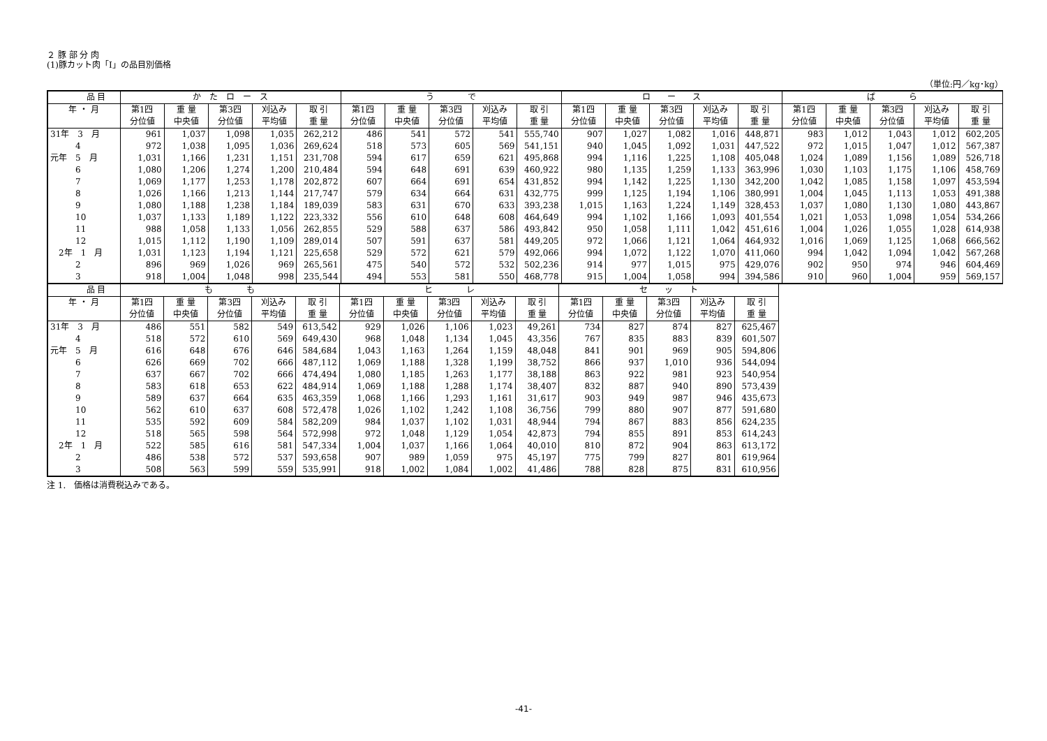２ 豚 部 分 肉
(1)豚カット肉「Ⅰ」の品目別価格
（単位:円／kg･kg）
| 品 目 | か た ロ ー ス | | | | | う で | | | | | ロ ー ス | | | | | ば ら | | | | |
| --- | --- | --- | --- | --- | --- | --- | --- | --- | --- | --- | --- | --- | --- | --- | --- | --- | --- | --- | --- | --- |
| 年 ・ 月 | 第1四 | 重 量 | 第3四 | 刈込み | 取 引 | 第1四 | 重 量 | 第3四 | 刈込み | 取 引 | 第1四 | 重 量 | 第3四 | 刈込み | 取 引 | 第1四 | 重 量 | 第3四 | 刈込み | 取 引 |
| | 分位値 | 中央値 | 分位値 | 平均値 | 重 量 | 分位値 | 中央値 | 分位値 | 平均値 | 重 量 | 分位値 | 中央値 | 分位値 | 平均値 | 重 量 | 分位値 | 中央値 | 分位値 | 平均値 | 重 量 |
| 31年 3 月 | 961 | 1,037 | 1,098 | 1,035 | 262,212 | 486 | 541 | 572 | 541 | 555,740 | 907 | 1,027 | 1,082 | 1,016 | 448,871 | 983 | 1,012 | 1,043 | 1,012 | 602,205 |
| 4 | 972 | 1,038 | 1,095 | 1,036 | 269,624 | 518 | 573 | 605 | 569 | 541,151 | 940 | 1,045 | 1,092 | 1,031 | 447,522 | 972 | 1,015 | 1,047 | 1,012 | 567,387 |
| 元年 5 月 | 1,031 | 1,166 | 1,231 | 1,151 | 231,708 | 594 | 617 | 659 | 621 | 495,868 | 994 | 1,116 | 1,225 | 1,108 | 405,048 | 1,024 | 1,089 | 1,156 | 1,089 | 526,718 |
| 6 | 1,080 | 1,206 | 1,274 | 1,200 | 210,484 | 594 | 648 | 691 | 639 | 460,922 | 980 | 1,135 | 1,259 | 1,133 | 363,996 | 1,030 | 1,103 | 1,175 | 1,106 | 458,769 |
| 7 | 1,069 | 1,177 | 1,253 | 1,178 | 202,872 | 607 | 664 | 691 | 654 | 431,852 | 994 | 1,142 | 1,225 | 1,130 | 342,200 | 1,042 | 1,085 | 1,158 | 1,097 | 453,594 |
| 8 | 1,026 | 1,166 | 1,213 | 1,144 | 217,747 | 579 | 634 | 664 | 631 | 432,775 | 999 | 1,125 | 1,194 | 1,106 | 380,991 | 1,004 | 1,045 | 1,113 | 1,053 | 491,388 |
| 9 | 1,080 | 1,188 | 1,238 | 1,184 | 189,039 | 583 | 631 | 670 | 633 | 393,238 | 1,015 | 1,163 | 1,224 | 1,149 | 328,453 | 1,037 | 1,080 | 1,130 | 1,080 | 443,867 |
| 10 | 1,037 | 1,133 | 1,189 | 1,122 | 223,332 | 556 | 610 | 648 | 608 | 464,649 | 994 | 1,102 | 1,166 | 1,093 | 401,554 | 1,021 | 1,053 | 1,098 | 1,054 | 534,266 |
| 11 | 988 | 1,058 | 1,133 | 1,056 | 262,855 | 529 | 588 | 637 | 586 | 493,842 | 950 | 1,058 | 1,111 | 1,042 | 451,616 | 1,004 | 1,026 | 1,055 | 1,028 | 614,938 |
| 12 | 1,015 | 1,112 | 1,190 | 1,109 | 289,014 | 507 | 591 | 637 | 581 | 449,205 | 972 | 1,066 | 1,121 | 1,064 | 464,932 | 1,016 | 1,069 | 1,125 | 1,068 | 666,562 |
| 2年 1 月 | 1,031 | 1,123 | 1,194 | 1,121 | 225,658 | 529 | 572 | 621 | 579 | 492,066 | 994 | 1,072 | 1,122 | 1,070 | 411,060 | 994 | 1,042 | 1,094 | 1,042 | 567,268 |
| 2 | 896 | 969 | 1,026 | 969 | 265,561 | 475 | 540 | 572 | 532 | 502,236 | 914 | 977 | 1,015 | 975 | 429,076 | 902 | 950 | 974 | 946 | 604,469 |
| 3 | 918 | 1,004 | 1,048 | 998 | 235,544 | 494 | 553 | 581 | 550 | 468,778 | 915 | 1,004 | 1,058 | 994 | 394,586 | 910 | 960 | 1,004 | 959 | 569,157 |
| 品 目 | も も | | | | | ヒ レ | | | | | セ ッ ト | | | | |
| --- | --- | --- | --- | --- | --- | --- | --- | --- | --- | --- | --- | --- | --- | --- | --- |
| 年 ・ 月 | 第1四 | 重 量 | 第3四 | 刈込み | 取 引 | 第1四 | 重 量 | 第3四 | 刈込み | 取 引 | 第1四 | 重 量 | 第3四 | 刈込み | 取 引 |
| | 分位値 | 中央値 | 分位値 | 平均値 | 重 量 | 分位値 | 中央値 | 分位値 | 平均値 | 重 量 | 分位値 | 中央値 | 分位値 | 平均値 | 重 量 |
| 31年 3 月 | 486 | 551 | 582 | 549 | 613,542 | 929 | 1,026 | 1,106 | 1,023 | 49,261 | 734 | 827 | 874 | 827 | 625,467 |
| 4 | 518 | 572 | 610 | 569 | 649,430 | 968 | 1,048 | 1,134 | 1,045 | 43,356 | 767 | 835 | 883 | 839 | 601,507 |
| 元年 5 月 | 616 | 648 | 676 | 646 | 584,684 | 1,043 | 1,163 | 1,264 | 1,159 | 48,048 | 841 | 901 | 969 | 905 | 594,806 |
| 6 | 626 | 669 | 702 | 666 | 487,112 | 1,069 | 1,188 | 1,328 | 1,199 | 38,752 | 866 | 937 | 1,010 | 936 | 544,094 |
| 7 | 637 | 667 | 702 | 666 | 474,494 | 1,080 | 1,185 | 1,263 | 1,177 | 38,188 | 863 | 922 | 981 | 923 | 540,954 |
| 8 | 583 | 618 | 653 | 622 | 484,914 | 1,069 | 1,188 | 1,288 | 1,174 | 38,407 | 832 | 887 | 940 | 890 | 573,439 |
| 9 | 589 | 637 | 664 | 635 | 463,359 | 1,068 | 1,166 | 1,293 | 1,161 | 31,617 | 903 | 949 | 987 | 946 | 435,673 |
| 10 | 562 | 610 | 637 | 608 | 572,478 | 1,026 | 1,102 | 1,242 | 1,108 | 36,756 | 799 | 880 | 907 | 877 | 591,680 |
| 11 | 535 | 592 | 609 | 584 | 582,209 | 984 | 1,037 | 1,102 | 1,031 | 48,944 | 794 | 867 | 883 | 856 | 624,235 |
| 12 | 518 | 565 | 598 | 564 | 572,998 | 972 | 1,048 | 1,129 | 1,054 | 42,873 | 794 | 855 | 891 | 853 | 614,243 |
| 2年 1 月 | 522 | 585 | 616 | 581 | 547,334 | 1,004 | 1,037 | 1,166 | 1,064 | 40,010 | 810 | 872 | 904 | 863 | 613,172 |
| 2 | 486 | 538 | 572 | 537 | 593,658 | 907 | 989 | 1,059 | 975 | 45,197 | 775 | 799 | 827 | 801 | 619,964 |
| 3 | 508 | 563 | 599 | 559 | 535,991 | 918 | 1,002 | 1,084 | 1,002 | 41,486 | 788 | 828 | 875 | 831 | 610,956 |
注 1.　価格は消費税込みである。
-41-